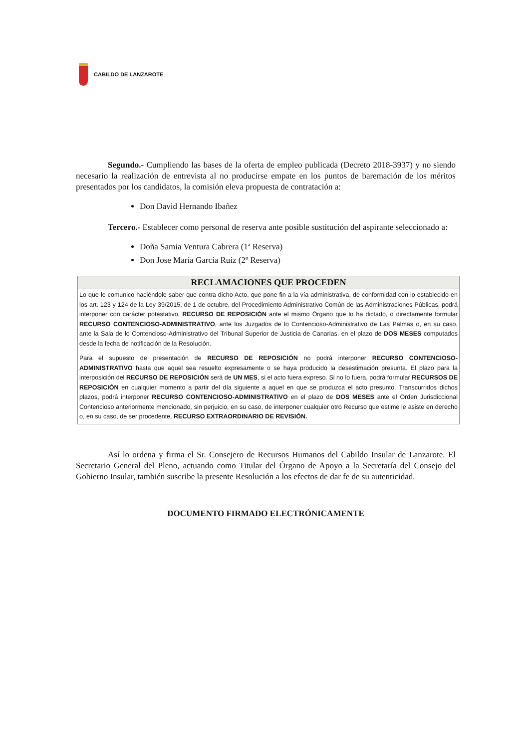CABILDO DE LANZAROTE
Segundo.- Cumpliendo las bases de la oferta de empleo publicada (Decreto 2018-3937) y no siendo necesario la realización de entrevista al no producirse empate en los puntos de baremación de los méritos presentados por los candidatos, la comisión eleva propuesta de contratación a:
Don David Hernando Ibañez
Tercero.- Establecer como personal de reserva ante posible sustitución del aspirante seleccionado a:
Doña Samia Ventura Cabrera (1ª Reserva)
Don Jose María García Ruíz (2º Reserva)
| RECLAMACIONES QUE PROCEDEN |
| --- |
| Lo que le comunico haciéndole saber que contra dicho Acto, que pone fin a la vía administrativa, de conformidad con lo establecido en los art. 123 y 124 de la Ley 39/2015, de 1 de octubre, del Procedimiento Administrativo Común de las Administraciones Públicas, podrá interponer con carácter potestativo, RECURSO DE REPOSICIÓN ante el mismo Órgano que lo ha dictado, o directamente formular RECURSO CONTENCIOSO-ADMINISTRATIVO , ante los Juzgados de lo Contencioso-Administrativo de Las Palmas o, en su caso, ante la Sala de lo Contencioso-Administrativo del Tribunal Superior de Justicia de Canarias, en el plazo de DOS MESES computados desde la fecha de notificación de la Resolución. Para el supuesto de presentación de RECURSO DE REPOSICIÓN no podrá interponer RECURSO CONTENCIOSO-ADMINISTRATIVO hasta que aquel sea resuelto expresamente o se haya producido la desestimación presunta. El plazo para la interposición del RECURSO DE REPOSICIÓN será de UN MES , si el acto fuera expreso. Si no lo fuera, podrá formular RECURSOS DE REPOSICIÓN en cualquier momento a partir del día siguiente a aquel en que se produzca el acto presunto. Transcurridos dichos plazos, podrá interponer RECURSO CONTENCIOSO-ADMINISTRATIVO en el plazo de DOS MESES ante el Orden Jurisdiccional Contencioso anteriormente mencionado, sin perjuicio, en su caso, de interponer cualquier otro Recurso que estime le asiste en derecho o, en su caso, de ser procedente, RECURSO EXTRAORDINARIO DE REVISIÓN. |
Así lo ordena y firma el Sr. Consejero de Recursos Humanos del Cabildo Insular de Lanzarote. El Secretario General del Pleno, actuando como Titular del Órgano de Apoyo a la Secretaría del Consejo del Gobierno Insular, también suscribe la presente Resolución a los efectos de dar fe de su autenticidad.
DOCUMENTO FIRMADO ELECTRÓNICAMENTE